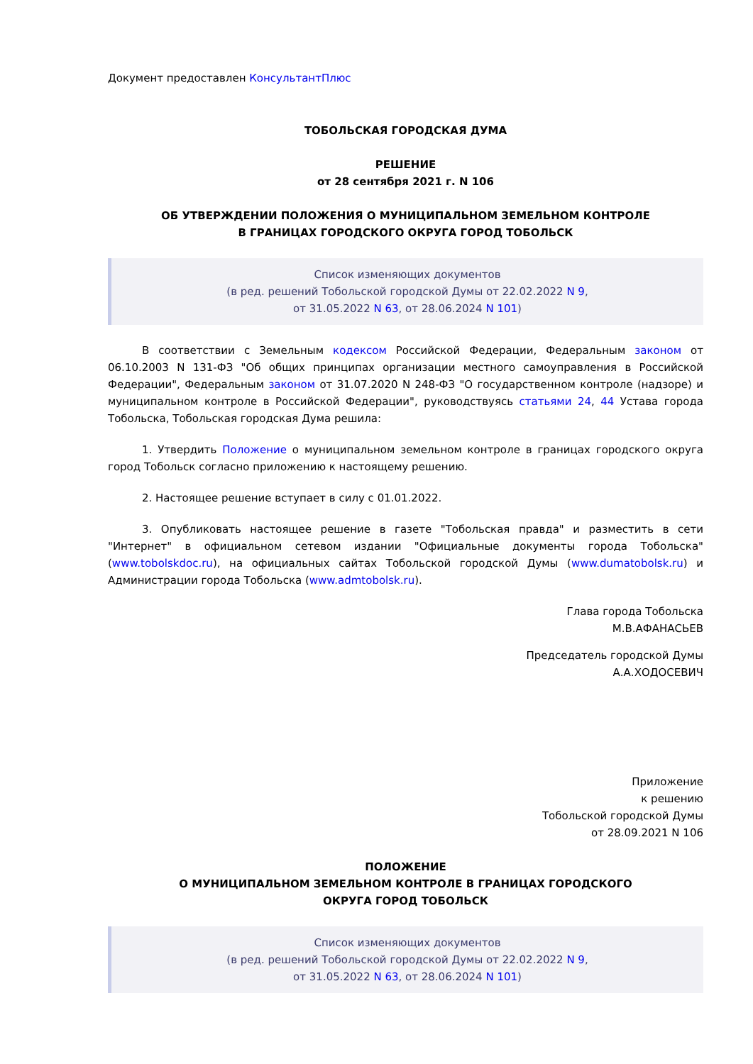Документ предоставлен КонсультантПлюс
ТОБОЛЬСКАЯ ГОРОДСКАЯ ДУМА
РЕШЕНИЕ
от 28 сентября 2021 г. N 106
ОБ УТВЕРЖДЕНИИ ПОЛОЖЕНИЯ О МУНИЦИПАЛЬНОМ ЗЕМЕЛЬНОМ КОНТРОЛЕ
В ГРАНИЦАХ ГОРОДСКОГО ОКРУГА ГОРОД ТОБОЛЬСК
Список изменяющих документов
(в ред. решений Тобольской городской Думы от 22.02.2022 N 9,
от 31.05.2022 N 63, от 28.06.2024 N 101)
В соответствии с Земельным кодексом Российской Федерации, Федеральным законом от 06.10.2003 N 131-ФЗ "Об общих принципах организации местного самоуправления в Российской Федерации", Федеральным законом от 31.07.2020 N 248-ФЗ "О государственном контроле (надзоре) и муниципальном контроле в Российской Федерации", руководствуясь статьями 24, 44 Устава города Тобольска, Тобольская городская Дума решила:
1. Утвердить Положение о муниципальном земельном контроле в границах городского округа город Тобольск согласно приложению к настоящему решению.
2. Настоящее решение вступает в силу с 01.01.2022.
3. Опубликовать настоящее решение в газете "Тобольская правда" и разместить в сети "Интернет" в официальном сетевом издании "Официальные документы города Тобольска" (www.tobolskdoc.ru), на официальных сайтах Тобольской городской Думы (www.dumatobolsk.ru) и Администрации города Тобольска (www.admtobolsk.ru).
Глава города Тобольска
М.В.АФАНАСЬЕВ
Председатель городской Думы
А.А.ХОДОСЕВИЧ
Приложение
к решению
Тобольской городской Думы
от 28.09.2021 N 106
ПОЛОЖЕНИЕ
О МУНИЦИПАЛЬНОМ ЗЕМЕЛЬНОМ КОНТРОЛЕ В ГРАНИЦАХ ГОРОДСКОГО
ОКРУГА ГОРОД ТОБОЛЬСК
Список изменяющих документов
(в ред. решений Тобольской городской Думы от 22.02.2022 N 9,
от 31.05.2022 N 63, от 28.06.2024 N 101)